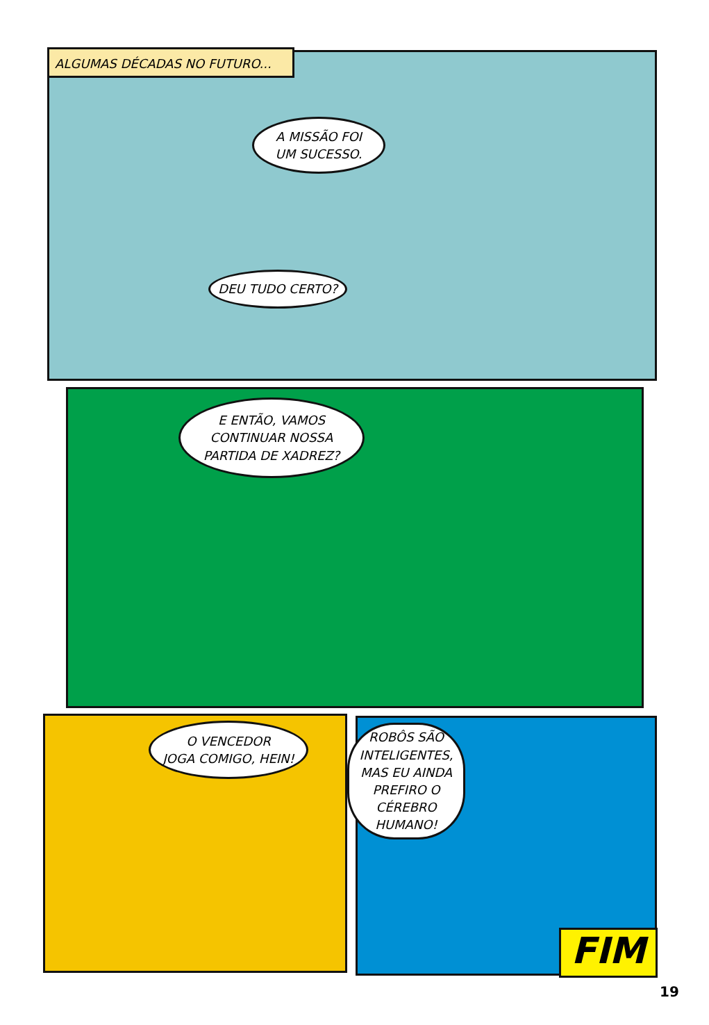ALGUMAS DÉCADAS NO FUTURO...
A MISSÃO FOI
UM SUCESSO.
DEU TUDO CERTO?
E ENTÃO, VAMOS
CONTINUAR NOSSA
PARTIDA DE XADREZ?
O VENCEDOR
JOGA COMIGO, HEIN!
ROBÔS SÃO
INTELIGENTES,
MAS EU AINDA
PREFIRO O
CÉREBRO
HUMANO!
FIM
19